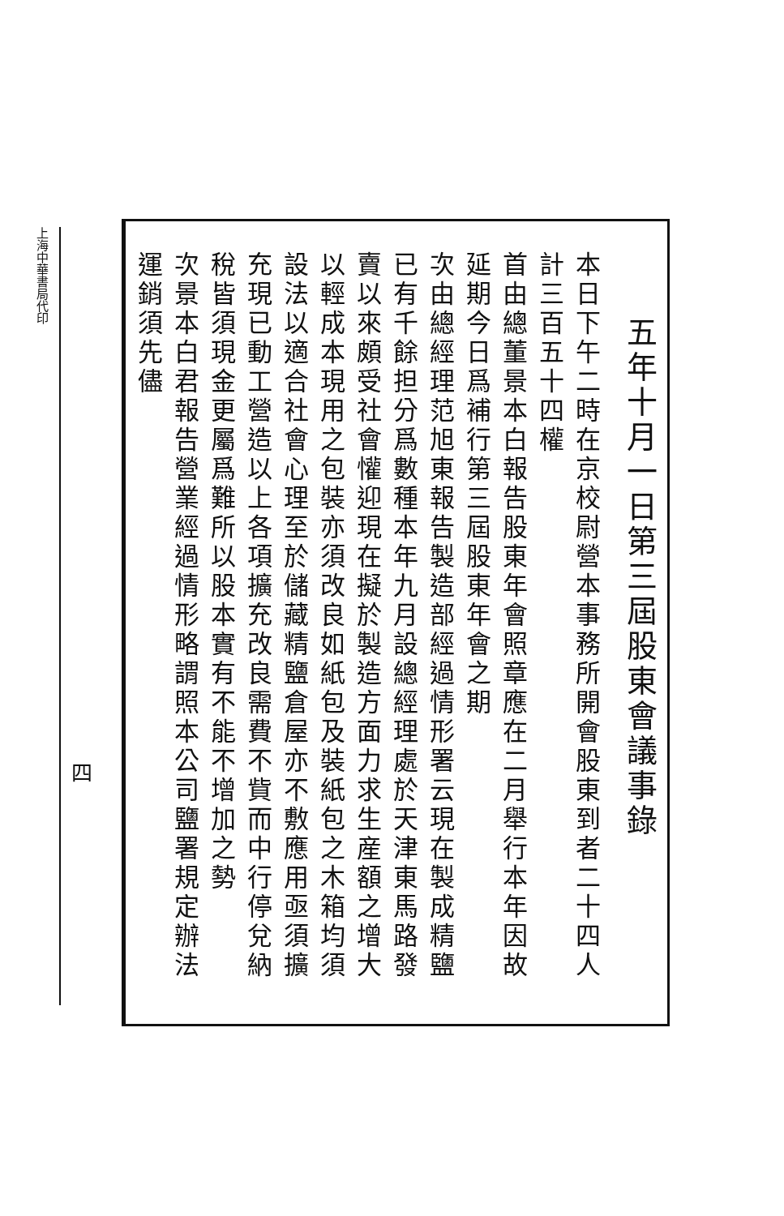五年十月一日第三屆股東會議事錄
本日下午二時在京校尉營本事務所開會股東到者二十四人計三百五十四權
首由總董景本白報告股東年會照章應在二月舉行本年因故延期今日爲補行第三屆股東年會之期
次由總經理范旭東報告製造部經過情形署云現在製成精鹽已有千餘担分爲數種本年九月設總經理處於天津東馬路發賣以來頗受社會懽迎現在擬於製造方面力求生産額之增大以輕成本現用之包裝亦須改良如紙包及裝紙包之木箱均須設法以適合社會心理至於儲藏精鹽倉屋亦不敷應用亟須擴充現已動工營造以上各項擴充改良需費不貲而中行停兌納稅皆須現金更屬爲難所以股本實有不能不增加之勢
次景本白君報告營業經過情形略謂照本公司鹽署規定辦法運銷須先儘
四
上海中華書局代印